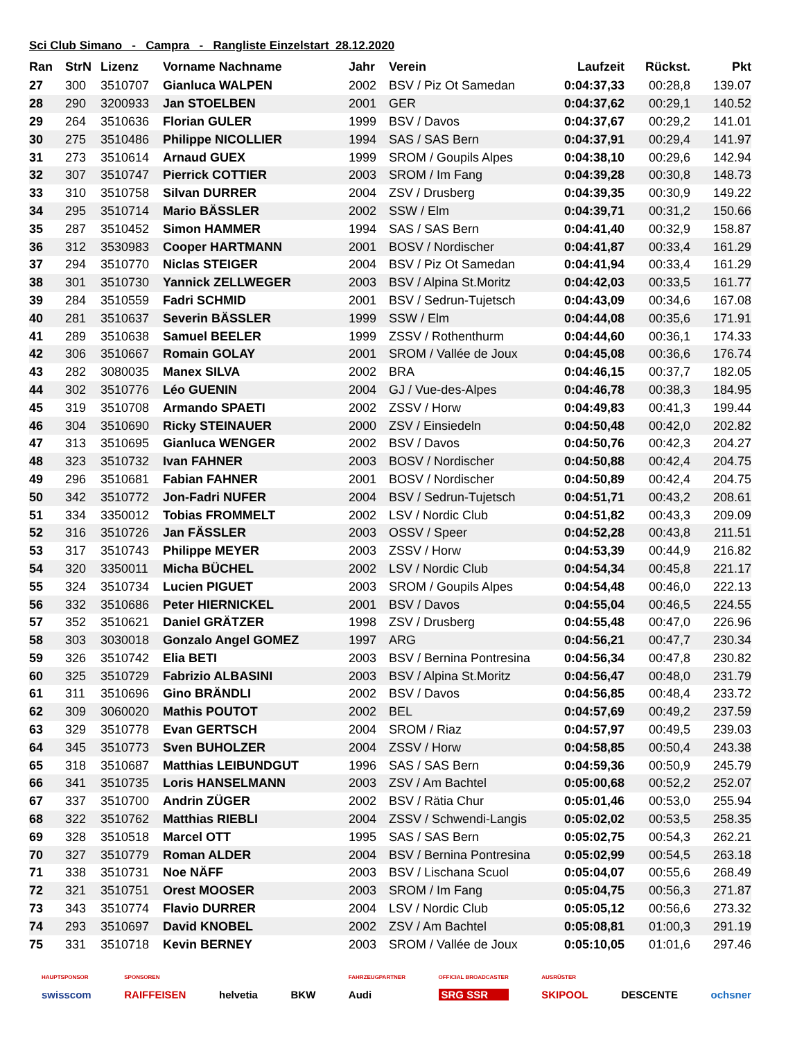Sci Club Simano - Campra - Rangliste Einzelstart 28.12.2020
| Ran | StrN | Lizenz | Vorname Nachname | Jahr | Verein | Laufzeit | Rückst. | Pkt |
| --- | --- | --- | --- | --- | --- | --- | --- | --- |
| 27 | 300 | 3510707 | Gianluca WALPEN | 2002 | BSV / Piz Ot Samedan | 0:04:37,33 | 00:28,8 | 139.07 |
| 28 | 290 | 3200933 | Jan STOELBEN | 2001 | GER | 0:04:37,62 | 00:29,1 | 140.52 |
| 29 | 264 | 3510636 | Florian GULER | 1999 | BSV / Davos | 0:04:37,67 | 00:29,2 | 141.01 |
| 30 | 275 | 3510486 | Philippe NICOLLIER | 1994 | SAS / SAS Bern | 0:04:37,91 | 00:29,4 | 141.97 |
| 31 | 273 | 3510614 | Arnaud GUEX | 1999 | SROM / Goupils Alpes | 0:04:38,10 | 00:29,6 | 142.94 |
| 32 | 307 | 3510747 | Pierrick COTTIER | 2003 | SROM / Im Fang | 0:04:39,28 | 00:30,8 | 148.73 |
| 33 | 310 | 3510758 | Silvan DURRER | 2004 | ZSV / Drusberg | 0:04:39,35 | 00:30,9 | 149.22 |
| 34 | 295 | 3510714 | Mario BÄSSLER | 2002 | SSW / Elm | 0:04:39,71 | 00:31,2 | 150.66 |
| 35 | 287 | 3510452 | Simon HAMMER | 1994 | SAS / SAS Bern | 0:04:41,40 | 00:32,9 | 158.87 |
| 36 | 312 | 3530983 | Cooper HARTMANN | 2001 | BOSV / Nordischer | 0:04:41,87 | 00:33,4 | 161.29 |
| 37 | 294 | 3510770 | Niclas STEIGER | 2004 | BSV / Piz Ot Samedan | 0:04:41,94 | 00:33,4 | 161.29 |
| 38 | 301 | 3510730 | Yannick ZELLWEGER | 2003 | BSV / Alpina St.Moritz | 0:04:42,03 | 00:33,5 | 161.77 |
| 39 | 284 | 3510559 | Fadri SCHMID | 2001 | BSV / Sedrun-Tujetsch | 0:04:43,09 | 00:34,6 | 167.08 |
| 40 | 281 | 3510637 | Severin BÄSSLER | 1999 | SSW / Elm | 0:04:44,08 | 00:35,6 | 171.91 |
| 41 | 289 | 3510638 | Samuel BEELER | 1999 | ZSSV / Rothenthurm | 0:04:44,60 | 00:36,1 | 174.33 |
| 42 | 306 | 3510667 | Romain GOLAY | 2001 | SROM / Vallée de Joux | 0:04:45,08 | 00:36,6 | 176.74 |
| 43 | 282 | 3080035 | Manex SILVA | 2002 | BRA | 0:04:46,15 | 00:37,7 | 182.05 |
| 44 | 302 | 3510776 | Léo GUENIN | 2004 | GJ / Vue-des-Alpes | 0:04:46,78 | 00:38,3 | 184.95 |
| 45 | 319 | 3510708 | Armando SPAETI | 2002 | ZSSV / Horw | 0:04:49,83 | 00:41,3 | 199.44 |
| 46 | 304 | 3510690 | Ricky STEINAUER | 2000 | ZSV / Einsiedeln | 0:04:50,48 | 00:42,0 | 202.82 |
| 47 | 313 | 3510695 | Gianluca WENGER | 2002 | BSV / Davos | 0:04:50,76 | 00:42,3 | 204.27 |
| 48 | 323 | 3510732 | Ivan FAHNER | 2003 | BOSV / Nordischer | 0:04:50,88 | 00:42,4 | 204.75 |
| 49 | 296 | 3510681 | Fabian FAHNER | 2001 | BOSV / Nordischer | 0:04:50,89 | 00:42,4 | 204.75 |
| 50 | 342 | 3510772 | Jon-Fadri NUFER | 2004 | BSV / Sedrun-Tujetsch | 0:04:51,71 | 00:43,2 | 208.61 |
| 51 | 334 | 3350012 | Tobias FROMMELT | 2002 | LSV / Nordic Club | 0:04:51,82 | 00:43,3 | 209.09 |
| 52 | 316 | 3510726 | Jan FÄSSLER | 2003 | OSSV / Speer | 0:04:52,28 | 00:43,8 | 211.51 |
| 53 | 317 | 3510743 | Philippe MEYER | 2003 | ZSSV / Horw | 0:04:53,39 | 00:44,9 | 216.82 |
| 54 | 320 | 3350011 | Micha BÜCHEL | 2002 | LSV / Nordic Club | 0:04:54,34 | 00:45,8 | 221.17 |
| 55 | 324 | 3510734 | Lucien PIGUET | 2003 | SROM / Goupils Alpes | 0:04:54,48 | 00:46,0 | 222.13 |
| 56 | 332 | 3510686 | Peter HIERNICKEL | 2001 | BSV / Davos | 0:04:55,04 | 00:46,5 | 224.55 |
| 57 | 352 | 3510621 | Daniel GRÄTZER | 1998 | ZSV / Drusberg | 0:04:55,48 | 00:47,0 | 226.96 |
| 58 | 303 | 3030018 | Gonzalo Angel GOMEZ | 1997 | ARG | 0:04:56,21 | 00:47,7 | 230.34 |
| 59 | 326 | 3510742 | Elia BETI | 2003 | BSV / Bernina Pontresina | 0:04:56,34 | 00:47,8 | 230.82 |
| 60 | 325 | 3510729 | Fabrizio ALBASINI | 2003 | BSV / Alpina St.Moritz | 0:04:56,47 | 00:48,0 | 231.79 |
| 61 | 311 | 3510696 | Gino BRÄNDLI | 2002 | BSV / Davos | 0:04:56,85 | 00:48,4 | 233.72 |
| 62 | 309 | 3060020 | Mathis POUTOT | 2002 | BEL | 0:04:57,69 | 00:49,2 | 237.59 |
| 63 | 329 | 3510778 | Evan GERTSCH | 2004 | SROM / Riaz | 0:04:57,97 | 00:49,5 | 239.03 |
| 64 | 345 | 3510773 | Sven BUHOLZER | 2004 | ZSSV / Horw | 0:04:58,85 | 00:50,4 | 243.38 |
| 65 | 318 | 3510687 | Matthias LEIBUNDGUT | 1996 | SAS / SAS Bern | 0:04:59,36 | 00:50,9 | 245.79 |
| 66 | 341 | 3510735 | Loris HANSELMANN | 2003 | ZSV / Am Bachtel | 0:05:00,68 | 00:52,2 | 252.07 |
| 67 | 337 | 3510700 | Andrin ZÜGER | 2002 | BSV / Rätia Chur | 0:05:01,46 | 00:53,0 | 255.94 |
| 68 | 322 | 3510762 | Matthias RIEBLI | 2004 | ZSSV / Schwendi-Langis | 0:05:02,02 | 00:53,5 | 258.35 |
| 69 | 328 | 3510518 | Marcel OTT | 1995 | SAS / SAS Bern | 0:05:02,75 | 00:54,3 | 262.21 |
| 70 | 327 | 3510779 | Roman ALDER | 2004 | BSV / Bernina Pontresina | 0:05:02,99 | 00:54,5 | 263.18 |
| 71 | 338 | 3510731 | Noe NÄFF | 2003 | BSV / Lischana Scuol | 0:05:04,07 | 00:55,6 | 268.49 |
| 72 | 321 | 3510751 | Orest MOOSER | 2003 | SROM / Im Fang | 0:05:04,75 | 00:56,3 | 271.87 |
| 73 | 343 | 3510774 | Flavio DURRER | 2004 | LSV / Nordic Club | 0:05:05,12 | 00:56,6 | 273.32 |
| 74 | 293 | 3510697 | David KNOBEL | 2002 | ZSV / Am Bachtel | 0:05:08,81 | 01:00,3 | 291.19 |
| 75 | 331 | 3510718 | Kevin BERNEY | 2003 | SROM / Vallée de Joux | 0:05:10,05 | 01:01,6 | 297.46 |
HAUPTSPONSOR
swisscom
SPONSOREN
RAIFFEISEN
helvetia
BKW
FAHRZEUGPARTNER
Audi
OFFICIAL BROADCASTER
SRG SSR
AUSRÜSTER
SKIPOOL
DESCENTE
ochsner